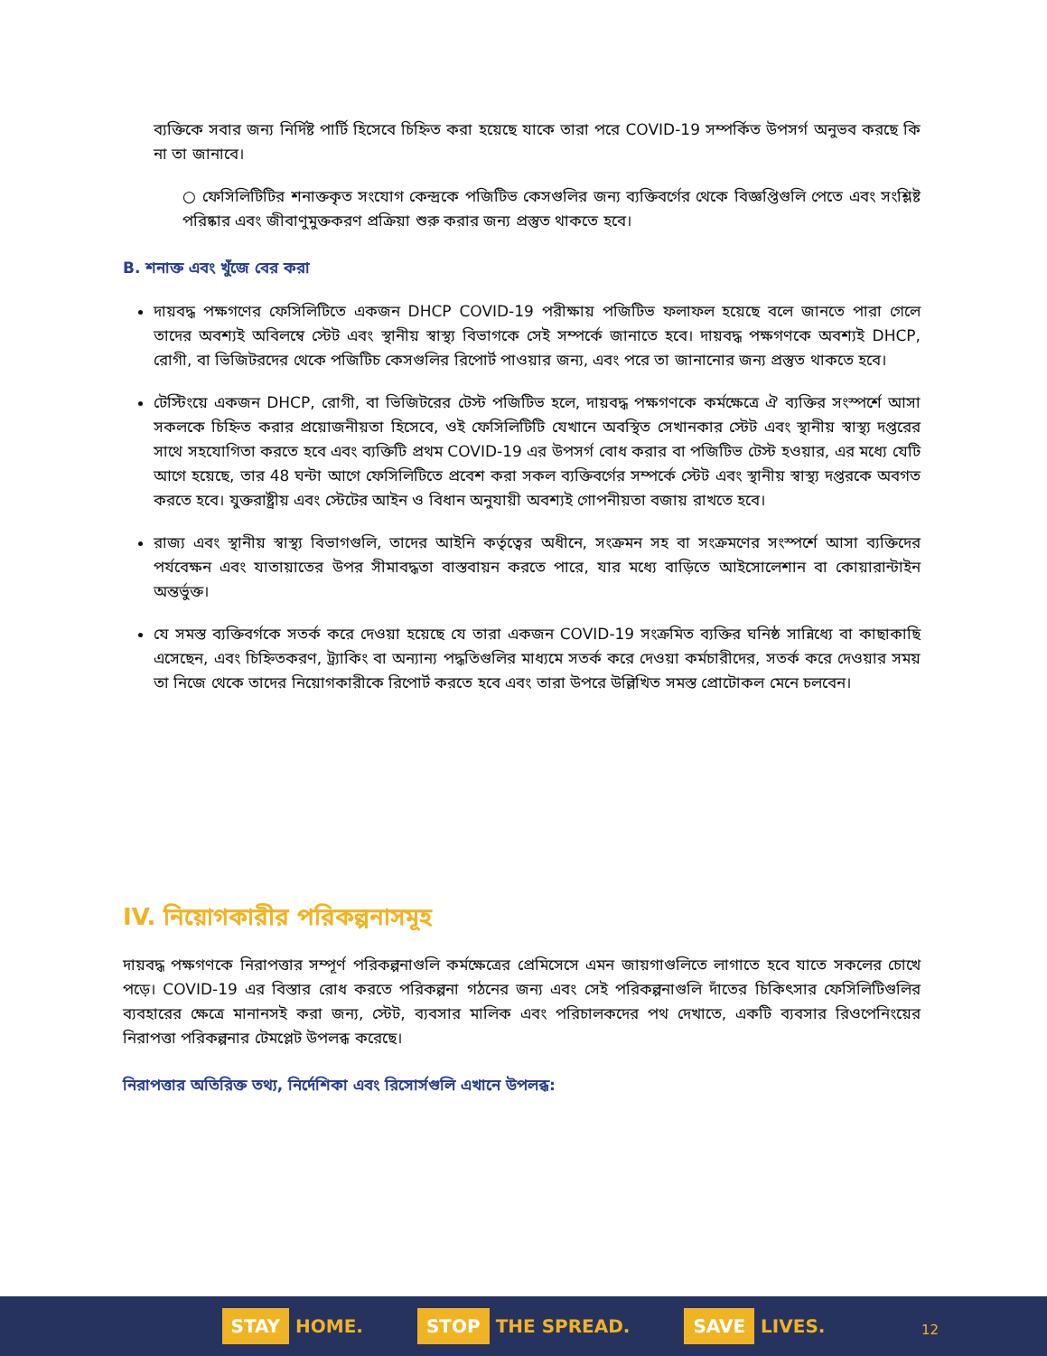ব্যক্তিকে সবার জন্য নির্দিষ্ট পার্টি হিসেবে চিহ্নিত করা হয়েছে যাকে তারা পরে COVID-19 সম্পর্কিত উপসর্গ অনুভব করছে কি না তা জানাবে।
○ ফেসিলিটিটির শনাক্তকৃত সংযোগ কেন্দ্রকে পজিটিভ কেসগুলির জন্য ব্যক্তিবর্গের থেকে বিজ্ঞপ্তিগুলি পেতে এবং সংশ্লিষ্ট পরিষ্কার এবং জীবাণুমুক্তকরণ প্রক্রিয়া শুরু করার জন্য প্রস্তুত থাকতে হবে।
B. শনাক্ত এবং খুঁজে বের করা
দায়বদ্ধ পক্ষগণের ফেসিলিটিতে একজন DHCP COVID-19 পরীক্ষায় পজিটিভ ফলাফল হয়েছে বলে জানতে পারা গেলে তাদের অবশ্যই অবিলম্বে স্টেট এবং স্থানীয় স্বাস্থ্য বিভাগকে সেই সম্পর্কে জানাতে হবে। দায়বদ্ধ পক্ষগণকে অবশ্যই DHCP, রোগী, বা ভিজিটরদের থেকে পজিটিচ কেসগুলির রিপোর্ট পাওয়ার জন্য, এবং পরে তা জানানোর জন্য প্রস্তুত থাকতে হবে।
টেস্টিংয়ে একজন DHCP, রোগী, বা ভিজিটরের টেস্ট পজিটিভ হলে, দায়বদ্ধ পক্ষগণকে কর্মক্ষেত্রে ঐ ব্যক্তির সংস্পর্শে আসা সকলকে চিহ্নিত করার প্রয়োজনীয়তা হিসেবে, ওই ফেসিলিটিটি যেখানে অবস্থিত সেখানকার স্টেট এবং স্থানীয় স্বাস্থ্য দপ্তরের সাথে সহযোগিতা করতে হবে এবং ব্যক্তিটি প্রথম COVID-19 এর উপসর্গ বোধ করার বা পজিটিভ টেস্ট হওয়ার, এর মধ্যে যেটি আগে হয়েছে, তার 48 ঘন্টা আগে ফেসিলিটিতে প্রবেশ করা সকল ব্যক্তিবর্গের সম্পর্কে স্টেট এবং স্থানীয় স্বাস্থ্য দপ্তরকে অবগত করতে হবে। যুক্তরাষ্ট্রীয় এবং স্টেটের আইন ও বিধান অনুযায়ী অবশ্যই গোপনীয়তা বজায় রাখতে হবে।
রাজ্য এবং স্থানীয় স্বাস্থ্য বিভাগগুলি, তাদের আইনি কর্তৃত্বের অধীনে, সংক্রমন সহ বা সংক্রমণের সংস্পর্শে আসা ব্যক্তিদের পর্যবেক্ষন এবং যাতায়াতের উপর সীমাবদ্ধতা বাস্তবায়ন করতে পারে, যার মধ্যে বাড়িতে আইসোলেশান বা কোয়ারান্টাইন অন্তর্ভুক্ত।
যে সমস্ত ব্যক্তিবর্গকে সতর্ক করে দেওয়া হয়েছে যে তারা একজন COVID-19 সংক্রমিত ব্যক্তির ঘনিষ্ঠ সান্নিধ্যে বা কাছাকাছি এসেছেন, এবং চিহ্নিতকরণ, ট্র্যাকিং বা অন্যান্য পদ্ধতিগুলির মাধ্যমে সতর্ক করে দেওয়া কর্মচারীদের, সতর্ক করে দেওয়ার সময় তা নিজে থেকে তাদের নিয়োগকারীকে রিপোর্ট করতে হবে এবং তারা উপরে উল্লিখিত সমস্ত প্রোটোকল মেনে চলবেন।
IV. নিয়োগকারীর পরিকল্পনাসমূহ
দায়বদ্ধ পক্ষগণকে নিরাপত্তার সম্পূর্ণ পরিকল্পনাগুলি কর্মক্ষেত্রের প্রেমিসেসে এমন জায়গাগুলিতে লাগাতে হবে যাতে সকলের চোখে পড়ে। COVID-19 এর বিস্তার রোধ করতে পরিকল্পনা গঠনের জন্য এবং সেই পরিকল্পনাগুলি দাঁতের চিকিৎসার ফেসিলিটিগুলির ব্যবহারের ক্ষেত্রে মানানসই করা জন্য, স্টেট, ব্যবসার মালিক এবং পরিচালকদের পথ দেখাতে, একটি ব্যবসার রিওপেনিংয়ের নিরাপত্তা পরিকল্পনার টেমপ্লেট উপলব্ধ করেছে।
নিরাপত্তার অতিরিক্ত তথ্য, নির্দেশিকা এবং রিসোর্সগুলি এখানে উপলব্ধ:
STAY HOME. STOP THE SPREAD. SAVE LIVES.
12